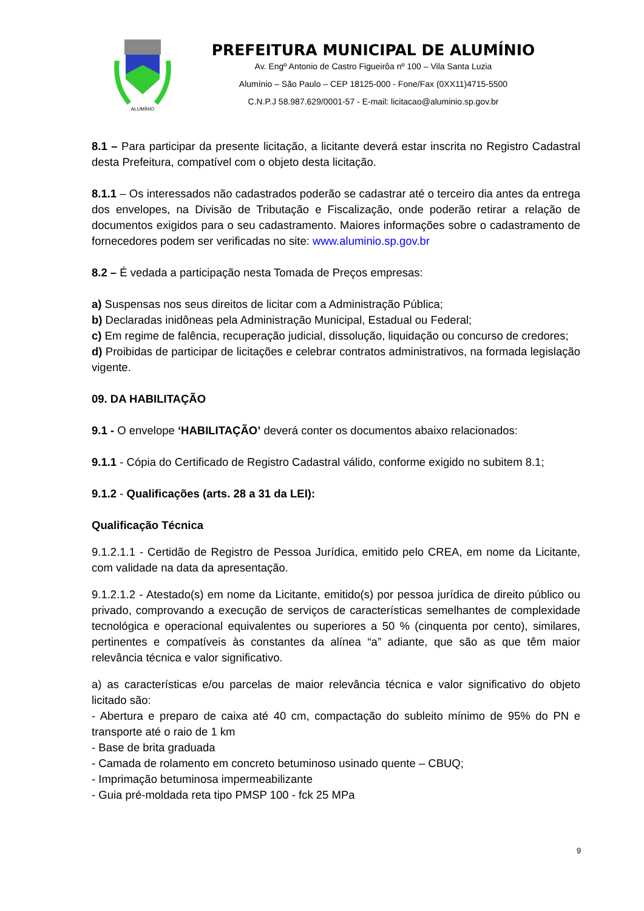ALUMÍNIO
PREFEITURA MUNICIPAL DE ALUMÍNIO
Av. Engº Antonio de Castro Figueirôa nº 100 – Vila Santa Luzia
Alumínio – São Paulo – CEP 18125-000 - Fone/Fax (0XX11)4715-5500
C.N.P.J 58.987.629/0001-57 - E-mail: licitacao@aluminio.sp.gov.br
8.1 – Para participar da presente licitação, a licitante deverá estar inscrita no Registro Cadastral desta Prefeitura, compatível com o objeto desta licitação.
8.1.1 – Os interessados não cadastrados poderão se cadastrar até o terceiro dia antes da entrega dos envelopes, na Divisão de Tributação e Fiscalização, onde poderão retirar a relação de documentos exigidos para o seu cadastramento. Maiores informações sobre o cadastramento de fornecedores podem ser verificadas no site: www.aluminio.sp.gov.br
8.2 – É vedada a participação nesta Tomada de Preços empresas:
a) Suspensas nos seus direitos de licitar com a Administração Pública;
b) Declaradas inidôneas pela Administração Municipal, Estadual ou Federal;
c) Em regime de falência, recuperação judicial, dissolução, liquidação ou concurso de credores;
d) Proibidas de participar de licitações e celebrar contratos administrativos, na formada legislação vigente.
09. DA HABILITAÇÃO
9.1 - O envelope ‘HABILITAÇÃO’ deverá conter os documentos abaixo relacionados:
9.1.1 - Cópia do Certificado de Registro Cadastral válido, conforme exigido no subitem 8.1;
9.1.2 - Qualificações (arts. 28 a 31 da LEI):
Qualificação Técnica
9.1.2.1.1 - Certidão de Registro de Pessoa Jurídica, emitido pelo CREA, em nome da Licitante, com validade na data da apresentação.
9.1.2.1.2 - Atestado(s) em nome da Licitante, emitido(s) por pessoa jurídica de direito público ou privado, comprovando a execução de serviços de características semelhantes de complexidade tecnológica e operacional equivalentes ou superiores a 50 % (cinquenta por cento), similares, pertinentes e compatíveis às constantes da alínea “a” adiante, que são as que têm maior relevância técnica e valor significativo.
a) as características e/ou parcelas de maior relevância técnica e valor significativo do objeto licitado são:
- Abertura e preparo de caixa até 40 cm, compactação do subleito mínimo de 95% do PN e transporte até o raio de 1 km
- Base de brita graduada
- Camada de rolamento em concreto betuminoso usinado quente – CBUQ;
- Imprimação betuminosa impermeabilizante
- Guia pré-moldada reta tipo PMSP 100 - fck 25 MPa
9